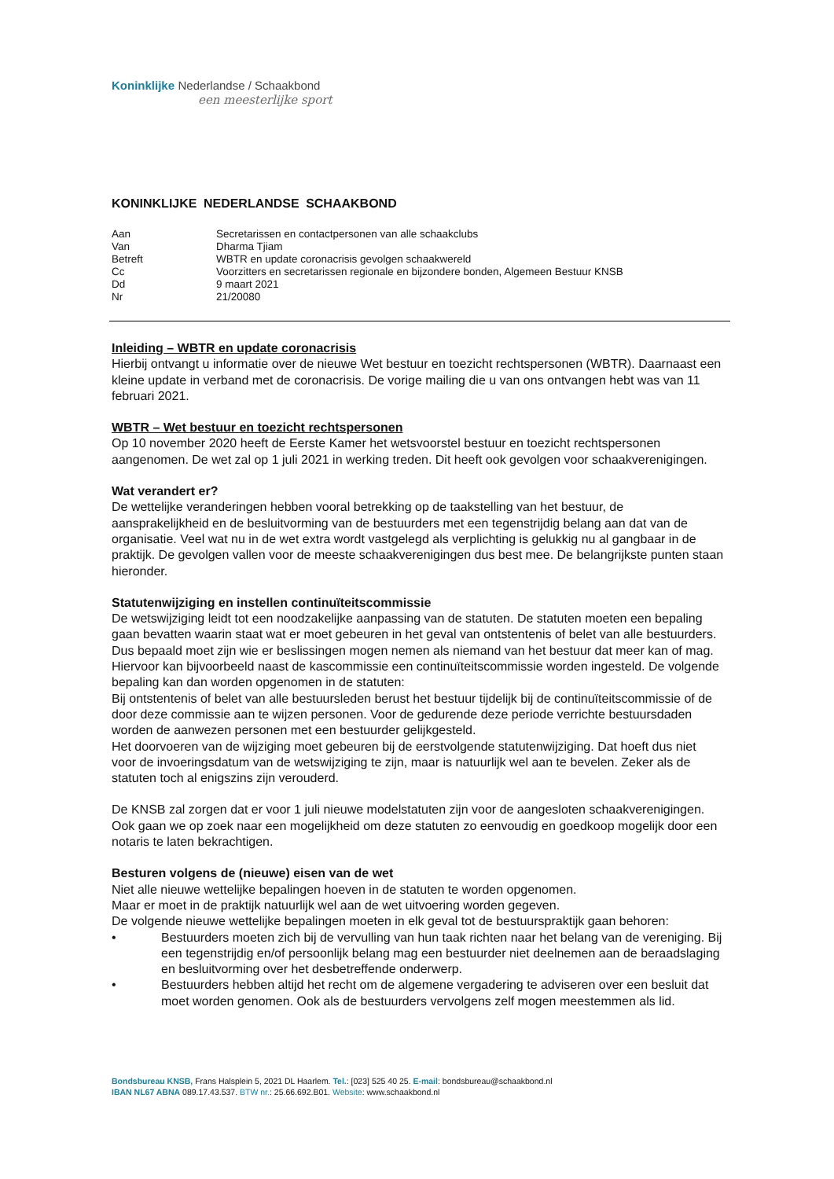Koninklijke Nederlandse / Schaakbond
een meesterlijke sport
KONINKLIJKE NEDERLANDSE SCHAAKBOND
| Aan | Secretarissen en contactpersonen van alle schaakclubs |
| Van | Dharma Tjiam |
| Betreft | WBTR en update coronacrisis gevolgen schaakwereld |
| Cc | Voorzitters en secretarissen regionale en bijzondere bonden, Algemeen Bestuur KNSB |
| Dd | 9 maart 2021 |
| Nr | 21/20080 |
Inleiding – WBTR en update coronacrisis
Hierbij ontvangt u informatie over de nieuwe Wet bestuur en toezicht rechtspersonen (WBTR). Daarnaast een kleine update in verband met de coronacrisis. De vorige mailing die u van ons ontvangen hebt was van 11 februari 2021.
WBTR – Wet bestuur en toezicht rechtspersonen
Op 10 november 2020 heeft de Eerste Kamer het wetsvoorstel bestuur en toezicht rechtspersonen aangenomen. De wet zal op 1 juli 2021 in werking treden. Dit heeft ook gevolgen voor schaakverenigingen.
Wat verandert er?
De wettelijke veranderingen hebben vooral betrekking op de taakstelling van het bestuur, de aansprakelijkheid en de besluitvorming van de bestuurders met een tegenstrijdig belang aan dat van de organisatie. Veel wat nu in de wet extra wordt vastgelegd als verplichting is gelukkig nu al gangbaar in de praktijk. De gevolgen vallen voor de meeste schaakverenigingen dus best mee. De belangrijkste punten staan hieronder.
Statutenwijziging en instellen continuïteitscommissie
De wetswijziging leidt tot een noodzakelijke aanpassing van de statuten. De statuten moeten een bepaling gaan bevatten waarin staat wat er moet gebeuren in het geval van ontstentenis of belet van alle bestuurders. Dus bepaald moet zijn wie er beslissingen mogen nemen als niemand van het bestuur dat meer kan of mag. Hiervoor kan bijvoorbeeld naast de kascommissie een continuïteitscommissie worden ingesteld. De volgende bepaling kan dan worden opgenomen in de statuten:
Bij ontstentenis of belet van alle bestuursleden berust het bestuur tijdelijk bij de continuïteitscommissie of de door deze commissie aan te wijzen personen. Voor de gedurende deze periode verrichte bestuursdaden worden de aanwezen personen met een bestuurder gelijkgesteld.
Het doorvoeren van de wijziging moet gebeuren bij de eerstvolgende statutenwijziging. Dat hoeft dus niet voor de invoeringsdatum van de wetswijziging te zijn, maar is natuurlijk wel aan te bevelen. Zeker als de statuten toch al enigszins zijn verouderd.
De KNSB zal zorgen dat er voor 1 juli nieuwe modelstatuten zijn voor de aangesloten schaakverenigingen. Ook gaan we op zoek naar een mogelijkheid om deze statuten zo eenvoudig en goedkoop mogelijk door een notaris te laten bekrachtigen.
Besturen volgens de (nieuwe) eisen van de wet
Niet alle nieuwe wettelijke bepalingen hoeven in de statuten te worden opgenomen.
Maar er moet in de praktijk natuurlijk wel aan de wet uitvoering worden gegeven.
De volgende nieuwe wettelijke bepalingen moeten in elk geval tot de bestuurspraktijk gaan behoren:
• Bestuurders moeten zich bij de vervulling van hun taak richten naar het belang van de vereniging. Bij een tegenstrijdig en/of persoonlijk belang mag een bestuurder niet deelnemen aan de beraadslaging en besluitvorming over het desbetreffende onderwerp.
• Bestuurders hebben altijd het recht om de algemene vergadering te adviseren over een besluit dat moet worden genomen. Ook als de bestuurders vervolgens zelf mogen meestemmen als lid.
Bondsbureau KNSB, Frans Halsplein 5, 2021 DL Haarlem. Tel.: [023] 525 40 25. E-mail: bondsbureau@schaakbond.nl
IBAN NL67 ABNA 089.17.43.537. BTW nr.: 25.66.692.B01. Website: www.schaakbond.nl